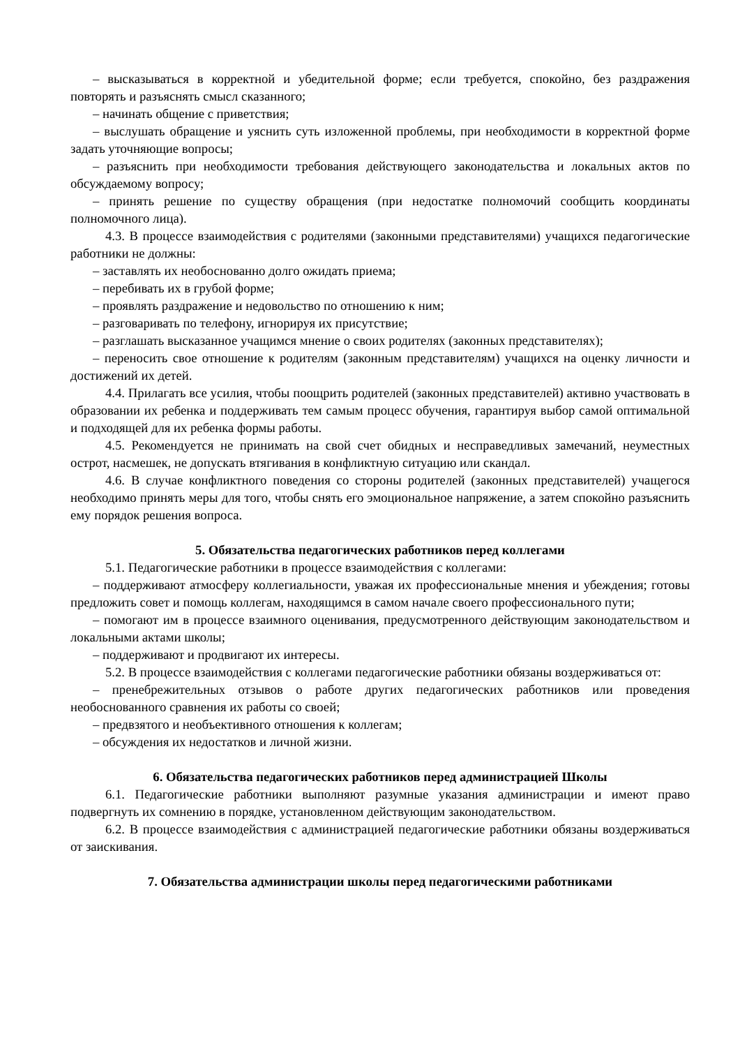– высказываться в корректной и убедительной форме; если требуется, спокойно, без раздражения повторять и разъяснять смысл сказанного;
– начинать общение с приветствия;
– выслушать обращение и уяснить суть изложенной проблемы, при необходимости в корректной форме задать уточняющие вопросы;
– разъяснить при необходимости требования действующего законодательства и локальных актов по обсуждаемому вопросу;
– принять решение по существу обращения (при недостатке полномочий сообщить координаты полномочного лица).
4.3. В процессе взаимодействия с родителями (законными представителями) учащихся педагогические работники не должны:
– заставлять их необоснованно долго ожидать приема;
– перебивать их в грубой форме;
– проявлять раздражение и недовольство по отношению к ним;
– разговаривать по телефону, игнорируя их присутствие;
– разглашать высказанное учащимся мнение о своих родителях (законных представителях);
– переносить свое отношение к родителям (законным представителям) учащихся на оценку личности и достижений их детей.
4.4. Прилагать все усилия, чтобы поощрить родителей (законных представителей) активно участвовать в образовании их ребенка и поддерживать тем самым процесс обучения, гарантируя выбор самой оптимальной и подходящей для их ребенка формы работы.
4.5. Рекомендуется не принимать на свой счет обидных и несправедливых замечаний, неуместных острот, насмешек, не допускать втягивания в конфликтную ситуацию или скандал.
4.6. В случае конфликтного поведения со стороны родителей (законных представителей) учащегося необходимо принять меры для того, чтобы снять его эмоциональное напряжение, а затем спокойно разъяснить ему порядок решения вопроса.
5. Обязательства педагогических работников перед коллегами
5.1. Педагогические работники в процессе взаимодействия с коллегами:
– поддерживают атмосферу коллегиальности, уважая их профессиональные мнения и убеждения; готовы предложить совет и помощь коллегам, находящимся в самом начале своего профессионального пути;
– помогают им в процессе взаимного оценивания, предусмотренного действующим законодательством и локальными актами школы;
– поддерживают и продвигают их интересы.
5.2. В процессе взаимодействия с коллегами педагогические работники обязаны воздерживаться от:
– пренебрежительных отзывов о работе других педагогических работников или проведения необоснованного сравнения их работы со своей;
– предвзятого и необъективного отношения к коллегам;
– обсуждения их недостатков и личной жизни.
6. Обязательства педагогических работников перед администрацией Школы
6.1. Педагогические работники выполняют разумные указания администрации и имеют право подвергнуть их сомнению в порядке, установленном действующим законодательством.
6.2. В процессе взаимодействия с администрацией педагогические работники обязаны воздерживаться от заискивания.
7. Обязательства администрации школы перед педагогическими работниками